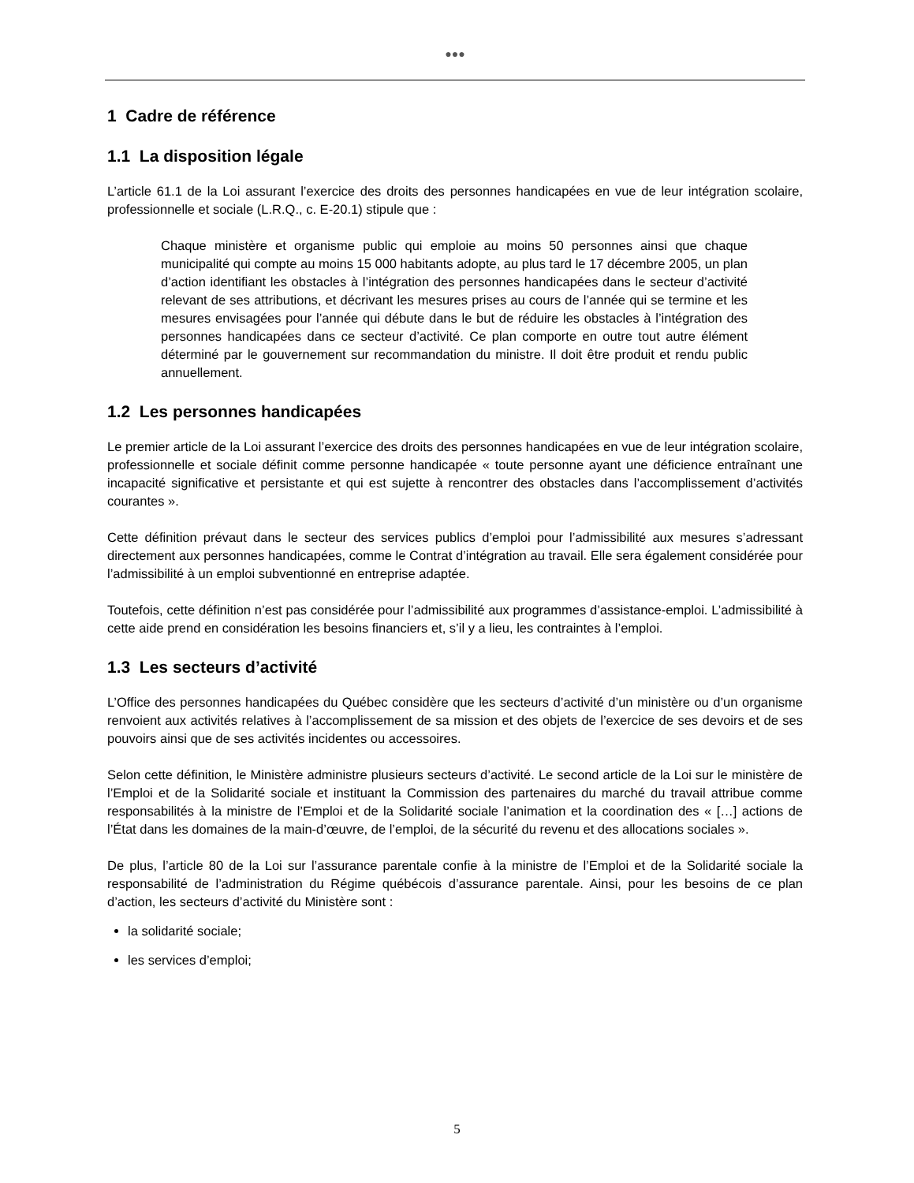●●●
1 Cadre de référence
1.1 La disposition légale
L’article 61.1 de la Loi assurant l’exercice des droits des personnes handicapées en vue de leur intégration scolaire, professionnelle et sociale (L.R.Q., c. E-20.1) stipule que :
Chaque ministère et organisme public qui emploie au moins 50 personnes ainsi que chaque municipalité qui compte au moins 15 000 habitants adopte, au plus tard le 17 décembre 2005, un plan d’action identifiant les obstacles à l’intégration des personnes handicapées dans le secteur d’activité relevant de ses attributions, et décrivant les mesures prises au cours de l’année qui se termine et les mesures envisagées pour l’année qui débute dans le but de réduire les obstacles à l’intégration des personnes handicapées dans ce secteur d’activité. Ce plan comporte en outre tout autre élément déterminé par le gouvernement sur recommandation du ministre. Il doit être produit et rendu public annuellement.
1.2 Les personnes handicapées
Le premier article de la Loi assurant l’exercice des droits des personnes handicapées en vue de leur intégration scolaire, professionnelle et sociale définit comme personne handicapée « toute personne ayant une déficience entraînant une incapacité significative et persistante et qui est sujette à rencontrer des obstacles dans l’accomplissement d’activités courantes ».
Cette définition prévaut dans le secteur des services publics d’emploi pour l’admissibilité aux mesures s’adressant directement aux personnes handicapées, comme le Contrat d’intégration au travail. Elle sera également considérée pour l’admissibilité à un emploi subventionné en entreprise adaptée.
Toutefois, cette définition n’est pas considérée pour l’admissibilité aux programmes d’assistance-emploi. L’admissibilité à cette aide prend en considération les besoins financiers et, s’il y a lieu, les contraintes à l’emploi.
1.3 Les secteurs d’activité
L’Office des personnes handicapées du Québec considère que les secteurs d’activité d’un ministère ou d’un organisme renvoient aux activités relatives à l’accomplissement de sa mission et des objets de l’exercice de ses devoirs et de ses pouvoirs ainsi que de ses activités incidentes ou accessoires.
Selon cette définition, le Ministère administre plusieurs secteurs d’activité. Le second article de la Loi sur le ministère de l’Emploi et de la Solidarité sociale et instituant la Commission des partenaires du marché du travail attribue comme responsabilités à la ministre de l’Emploi et de la Solidarité sociale l’animation et la coordination des « […] actions de l’État dans les domaines de la main-d’œuvre, de l’emploi, de la sécurité du revenu et des allocations sociales ».
De plus, l’article 80 de la Loi sur l’assurance parentale confie à la ministre de l’Emploi et de la Solidarité sociale la responsabilité de l’administration du Régime québécois d’assurance parentale. Ainsi, pour les besoins de ce plan d’action, les secteurs d’activité du Ministère sont :
la solidarité sociale;
les services d’emploi;
5